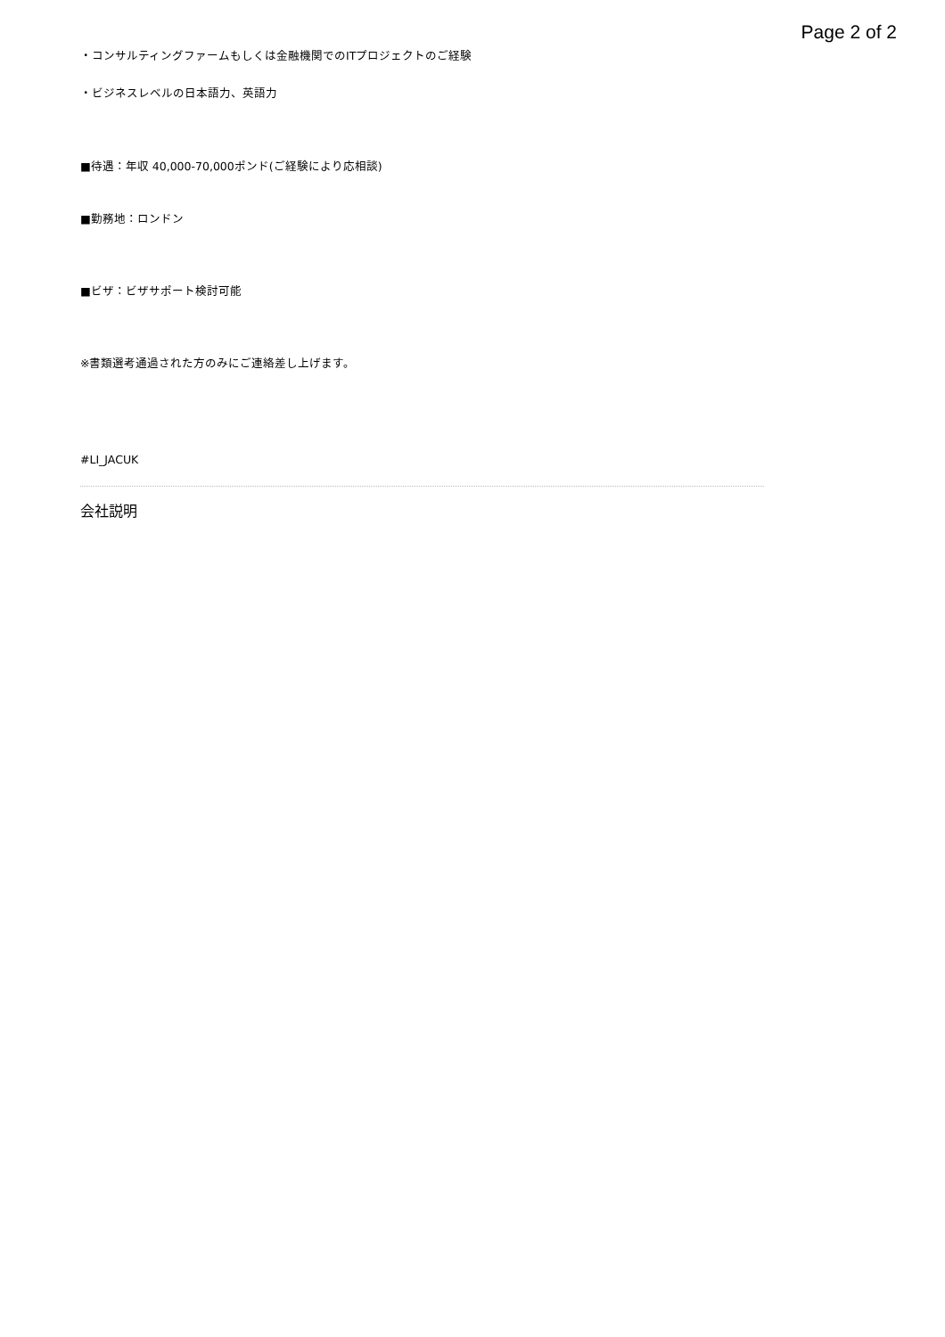Page 2 of 2
・コンサルティングファームもしくは金融機関でのITプロジェクトのご経験
・ビジネスレベルの日本語力、英語力
■待遇：年収 40,000-70,000ポンド(ご経験により応相談)
■勤務地：ロンドン
■ビザ：ビザサポート検討可能
※書類選考通過された方のみにご連絡差し上げます。
#LI_JACUK
会社説明